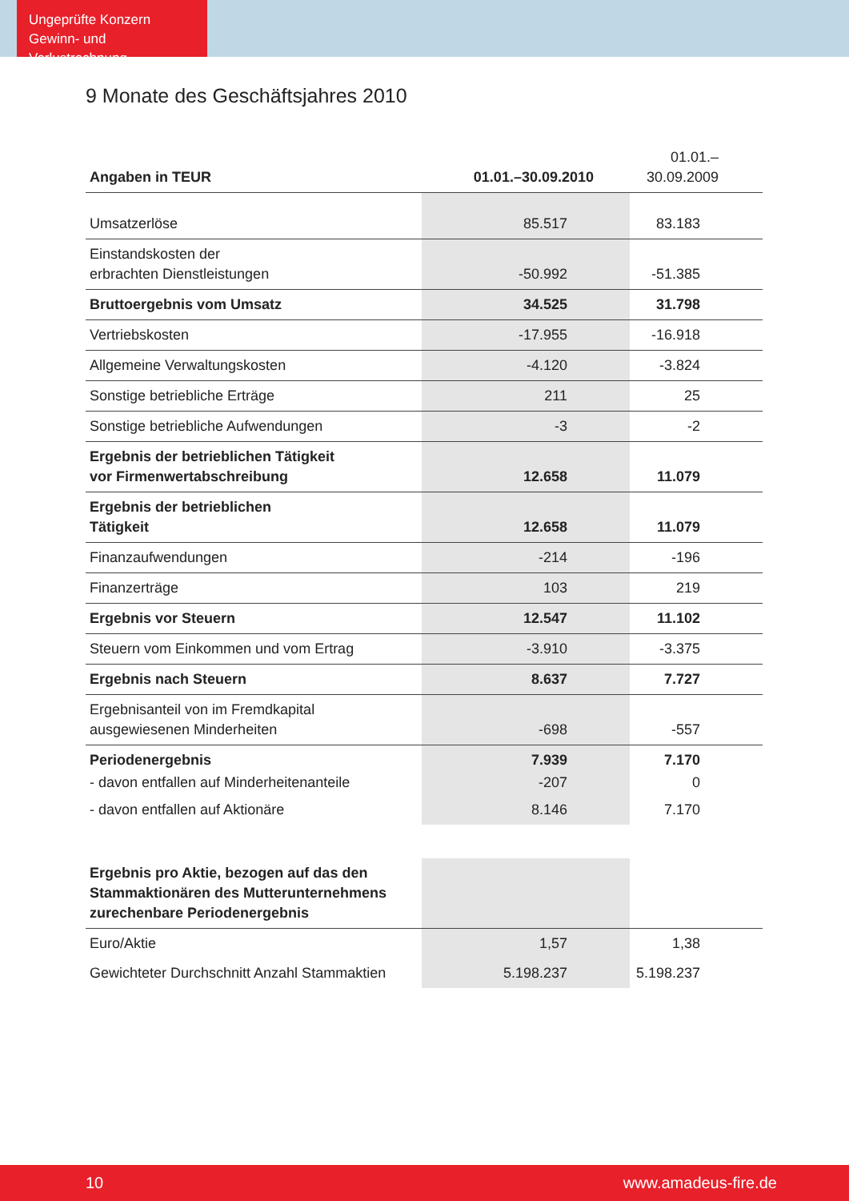Ungeprüfte Konzern
Gewinn- und Verlustrechnung
9 Monate des Geschäftsjahres 2010
| Angaben in TEUR | 01.01.–30.09.2010 | 01.01.–30.09.2009 |
| --- | --- | --- |
| Umsatzerlöse | 85.517 | 83.183 |
| Einstandskosten der erbrachten Dienstleistungen | -50.992 | -51.385 |
| Bruttoergebnis vom Umsatz | 34.525 | 31.798 |
| Vertriebskosten | -17.955 | -16.918 |
| Allgemeine Verwaltungskosten | -4.120 | -3.824 |
| Sonstige betriebliche Erträge | 211 | 25 |
| Sonstige betriebliche Aufwendungen | -3 | -2 |
| Ergebnis der betrieblichen Tätigkeit vor Firmenwertabschreibung | 12.658 | 11.079 |
| Ergebnis der betrieblichen Tätigkeit | 12.658 | 11.079 |
| Finanzaufwendungen | -214 | -196 |
| Finanzerträge | 103 | 219 |
| Ergebnis vor Steuern | 12.547 | 11.102 |
| Steuern vom Einkommen und vom Ertrag | -3.910 | -3.375 |
| Ergebnis nach Steuern | 8.637 | 7.727 |
| Ergebnisanteil von im Fremdkapital ausgewiesenen Minderheiten | -698 | -557 |
| Periodenergebnis | 7.939 | 7.170 |
| - davon entfallen auf Minderheitenanteile | -207 | 0 |
| - davon entfallen auf Aktionäre | 8.146 | 7.170 |
| Ergebnis pro Aktie, bezogen auf das den Stammaktionären des Mutterunternehmens zurechenbare Periodenergebnis | | |
| Euro/Aktie | 1,57 | 1,38 |
| Gewichteter Durchschnitt Anzahl Stammaktien | 5.198.237 | 5.198.237 |
10 www.amadeus-fire.de